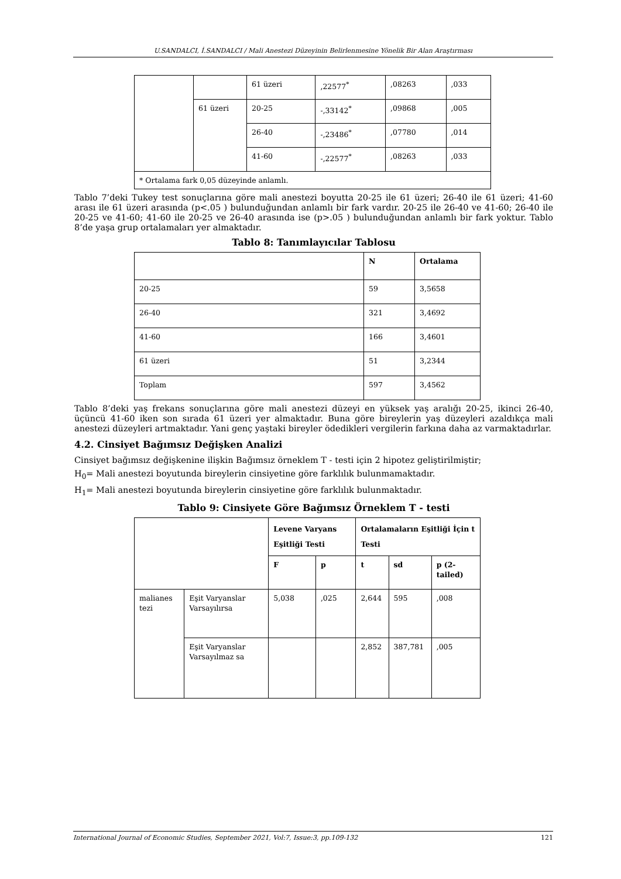U.SANDALCI, İ.SANDALCI / Mali Anestezi Düzeyinin Belirlenmesine Yönelik Bir Alan Araştırması
| | | 61 üzeri | ,22577<sup>*</sup> | ,08263 | ,033 |
| | 61 üzeri | 20-25 | -,33142<sup>*</sup> | ,09868 | ,005 |
| | | 26-40 | -,23486<sup>*</sup> | ,07780 | ,014 |
| | | 41-60 | -,22577<sup>*</sup> | ,08263 | ,033 |
| * Ortalama fark 0,05 düzeyinde anlamlı. | | | | | |
Tablo 7’deki Tukey test sonuçlarına göre mali anestezi boyutta 20-25 ile 61 üzeri; 26-40 ile 61 üzeri; 41-60 arası ile 61 üzeri arasında (p<.05 ) bulunduğundan anlamlı bir fark vardır. 20-25 ile 26-40 ve 41-60; 26-40 ile 20-25 ve 41-60; 41-60 ile 20-25 ve 26-40 arasında ise (p>.05 ) bulunduğundan anlamlı bir fark yoktur. Tablo 8’de yaşa grup ortalamaları yer almaktadır.
Tablo 8: Tanımlayıcılar Tablosu
| | N | Ortalama |
| --- | --- | --- |
| 20-25 | 59 | 3,5658 |
| 26-40 | 321 | 3,4692 |
| 41-60 | 166 | 3,4601 |
| 61 üzeri | 51 | 3,2344 |
| Toplam | 597 | 3,4562 |
Tablo 8’deki yaş frekans sonuçlarına göre mali anestezi düzeyi en yüksek yaş aralığı 20-25, ikinci 26-40, üçüncü 41-60 iken son sırada 61 üzeri yer almaktadır. Buna göre bireylerin yaş düzeyleri azaldıkça mali anestezi düzeyleri artmaktadır. Yani genç yaştaki bireyler ödedikleri vergilerin farkına daha az varmaktadırlar.
4.2. Cinsiyet Bağımsız Değişken Analizi
Cinsiyet bağımsız değişkenine ilişkin Bağımsız örneklem T - testi için 2 hipotez geliştirilmiştir;
H<sub>0</sub>= Mali anestezi boyutunda bireylerin cinsiyetine göre farklılık bulunmamaktadır.
H<sub>1</sub>= Mali anestezi boyutunda bireylerin cinsiyetine göre farklılık bulunmaktadır.
Tablo 9: Cinsiyete Göre Bağımsız Örneklem T - testi
| | | Levene Varyans Eşitliği Testi | | Ortalamaların Eşitliği İçin t Testi | | |
| --- | --- | --- | --- | --- | --- | --- |
| | | F | p | t | sd | p (2-tailed) |
| malianes tezi | Eşit Varyanslar Varsayılırsa | 5,038 | ,025 | 2,644 | 595 | ,008 |
| | Eşit Varyanslar Varsayılmaz sa | | | 2,852 | 387,781 | ,005 |
International Journal of Economic Studies, September 2021, Vol:7, Issue:3, pp.109-132 121